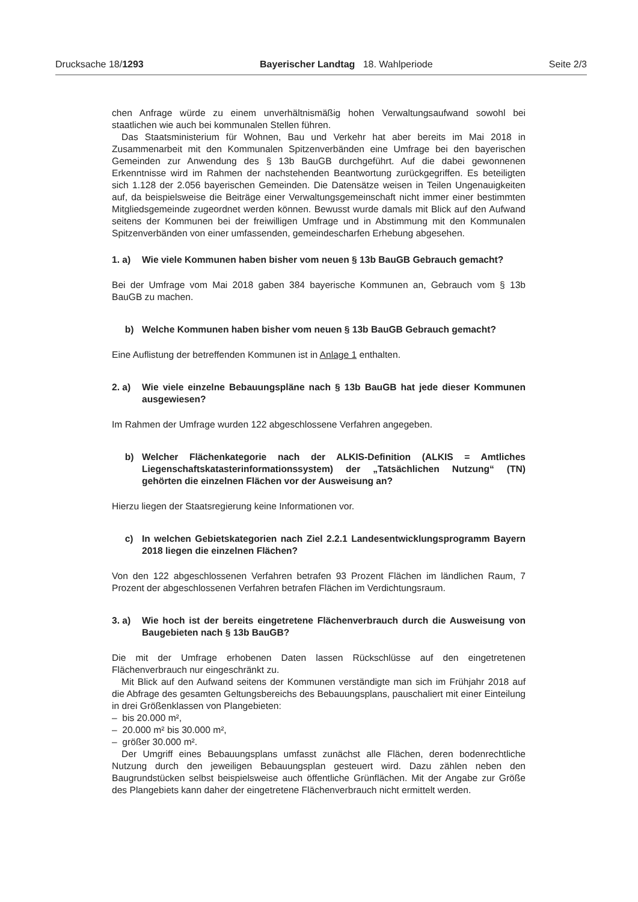Drucksache 18/1293 Bayerischer Landtag 18. Wahlperiode Seite 2/3
chen Anfrage würde zu einem unverhältnismäßig hohen Verwaltungsaufwand sowohl bei staatlichen wie auch bei kommunalen Stellen führen.
Das Staatsministerium für Wohnen, Bau und Verkehr hat aber bereits im Mai 2018 in Zusammenarbeit mit den Kommunalen Spitzenverbänden eine Umfrage bei den bayerischen Gemeinden zur Anwendung des § 13b BauGB durchgeführt. Auf die dabei gewonnenen Erkenntnisse wird im Rahmen der nachstehenden Beantwortung zurückgegriffen. Es beteiligten sich 1.128 der 2.056 bayerischen Gemeinden. Die Datensätze weisen in Teilen Ungenauigkeiten auf, da beispielsweise die Beiträge einer Verwaltungsgemeinschaft nicht immer einer bestimmten Mitgliedsgemeinde zugeordnet werden können. Bewusst wurde damals mit Blick auf den Aufwand seitens der Kommunen bei der freiwilligen Umfrage und in Abstimmung mit den Kommunalen Spitzenverbänden von einer umfassenden, gemeindescharfen Erhebung abgesehen.
1. a) Wie viele Kommunen haben bisher vom neuen § 13b BauGB Gebrauch gemacht?
Bei der Umfrage vom Mai 2018 gaben 384 bayerische Kommunen an, Gebrauch vom § 13b BauGB zu machen.
b) Welche Kommunen haben bisher vom neuen § 13b BauGB Gebrauch gemacht?
Eine Auflistung der betreffenden Kommunen ist in Anlage 1 enthalten.
2. a) Wie viele einzelne Bebauungspläne nach § 13b BauGB hat jede dieser Kommunen ausgewiesen?
Im Rahmen der Umfrage wurden 122 abgeschlossene Verfahren angegeben.
b) Welcher Flächenkategorie nach der ALKIS-Definition (ALKIS = Amtliches Liegenschaftskatasterinformationssystem) der „Tatsächlichen Nutzung“ (TN) gehörten die einzelnen Flächen vor der Ausweisung an?
Hierzu liegen der Staatsregierung keine Informationen vor.
c) In welchen Gebietskategorien nach Ziel 2.2.1 Landesentwicklungsprogramm Bayern 2018 liegen die einzelnen Flächen?
Von den 122 abgeschlossenen Verfahren betrafen 93 Prozent Flächen im ländlichen Raum, 7 Prozent der abgeschlossenen Verfahren betrafen Flächen im Verdichtungsraum.
3. a) Wie hoch ist der bereits eingetretene Flächenverbrauch durch die Ausweisung von Baugebieten nach § 13b BauGB?
Die mit der Umfrage erhobenen Daten lassen Rückschlüsse auf den eingetretenen Flächenverbrauch nur eingeschränkt zu.
Mit Blick auf den Aufwand seitens der Kommunen verständigte man sich im Frühjahr 2018 auf die Abfrage des gesamten Geltungsbereichs des Bebauungsplans, pauschaliert mit einer Einteilung in drei Größenklassen von Plangebieten:
– bis 20.000 m²,
– 20.000 m² bis 30.000 m²,
– größer 30.000 m².
Der Umgriff eines Bebauungsplans umfasst zunächst alle Flächen, deren bodenrechtliche Nutzung durch den jeweiligen Bebauungsplan gesteuert wird. Dazu zählen neben den Baugrundstücken selbst beispielsweise auch öffentliche Grünflächen. Mit der Angabe zur Größe des Plangebiets kann daher der eingetretene Flächenverbrauch nicht ermittelt werden.